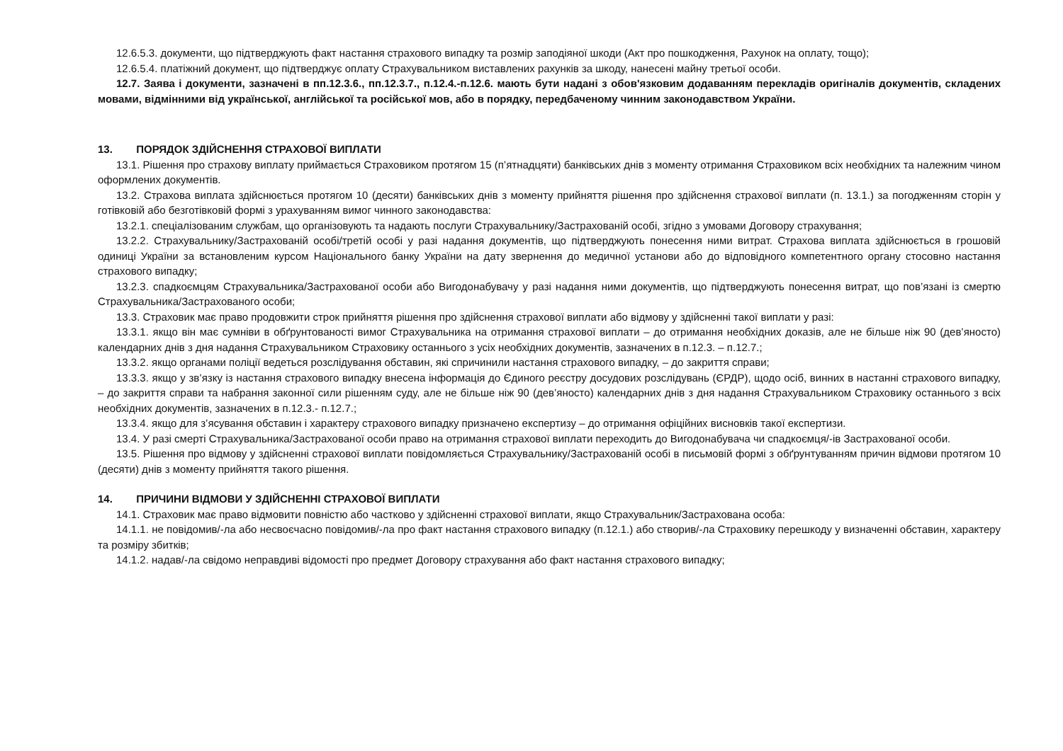12.6.5.3. документи, що підтверджують факт настання страхового випадку та розмір заподіяної шкоди (Акт про пошкодження, Рахунок на оплату, тощо);
12.6.5.4. платіжний документ, що підтверджує оплату Страхувальником виставлених рахунків за шкоду, нанесені майну третьої особи.
12.7. Заява і документи, зазначені в пп.12.3.6., пп.12.3.7., п.12.4.-п.12.6. мають бути надані з обов'язковим додаванням перекладів оригіналів документів, складених мовами, відмінними від української, англійської та російської мов, або в порядку, передбаченому чинним законодавством України.
13. ПОРЯДОК ЗДІЙСНЕННЯ СТРАХОВОЇ ВИПЛАТИ
13.1. Рішення про страхову виплату приймається Страховиком протягом 15 (п’ятнадцяти) банківських днів з моменту отримання Страховиком всіх необхідних та належним чином оформлених документів.
13.2. Страхова виплата здійснюється протягом 10 (десяти) банківських днів з моменту прийняття рішення про здійснення страхової виплати (п. 13.1.) за погодженням сторін у готівковій або безготівковій формі з урахуванням вимог чинного законодавства:
13.2.1. спеціалізованим службам, що організовують та надають послуги Страхувальнику/Застрахованій особі, згідно з умовами Договору страхування;
13.2.2. Страхувальнику/Застрахованій особі/третій особі у разі надання документів, що підтверджують понесення ними витрат. Страхова виплата здійснюється в грошовій одиниці України за встановленим курсом Національного банку України на дату звернення до медичної установи або до відповідного компетентного органу стосовно настання страхового випадку;
13.2.3. спадкоємцям Страхувальника/Застрахованої особи або Вигодонабувачу у разі надання ними документів, що підтверджують понесення витрат, що пов’язані із смертю Страхувальника/Застрахованого особи;
13.3. Страховик має право продовжити строк прийняття рішення про здійснення страхової виплати або відмову у здійсненні такої виплати у разі:
13.3.1. якщо він має сумніви в обґрунтованості вимог Страхувальника на отримання страхової виплати – до отримання необхідних доказів, але не більше ніж 90 (дев’яносто) календарних днів з дня надання Страхувальником Страховику останнього з усіх необхідних документів, зазначених в п.12.3. – п.12.7.;
13.3.2. якщо органами поліції ведеться розслідування обставин, які спричинили настання страхового випадку, – до закриття справи;
13.3.3. якщо у зв’язку із настання страхового випадку внесена інформація до Єдиного реєстру досудових розслідувань (ЄРДР), щодо осіб, винних в настанні страхового випадку, – до закриття справи та набрання законної сили рішенням суду, але не більше ніж 90 (дев’яносто) календарних днів з дня надання Страхувальником Страховику останнього з всіх необхідних документів, зазначених в п.12.3.- п.12.7.;
13.3.4. якщо для з’ясування обставин і характеру страхового випадку призначено експертизу – до отримання офіційних висновків такої експертизи.
13.4. У разі смерті Страхувальника/Застрахованої особи право на отримання страхової виплати переходить до Вигодонабувача чи спадкоємця/-ів Застрахованої особи.
13.5. Рішення про відмову у здійсненні страхової виплати повідомляється Страхувальнику/Застрахованій особі в письмовій формі з обґрунтуванням причин відмови протягом 10 (десяти) днів з моменту прийняття такого рішення.
14. ПРИЧИНИ ВІДМОВИ У ЗДІЙСНЕННІ СТРАХОВОЇ ВИПЛАТИ
14.1. Страховик має право відмовити повністю або частково у здійсненні страхової виплати, якщо Страхувальник/Застрахована особа:
14.1.1. не повідомив/-ла або несвоєчасно повідомив/-ла про факт настання страхового випадку (п.12.1.) або створив/-ла Страховику перешкоду у визначенні обставин, характеру та розміру збитків;
14.1.2. надав/-ла свідомо неправдиві відомості про предмет Договору страхування або факт настання страхового випадку;